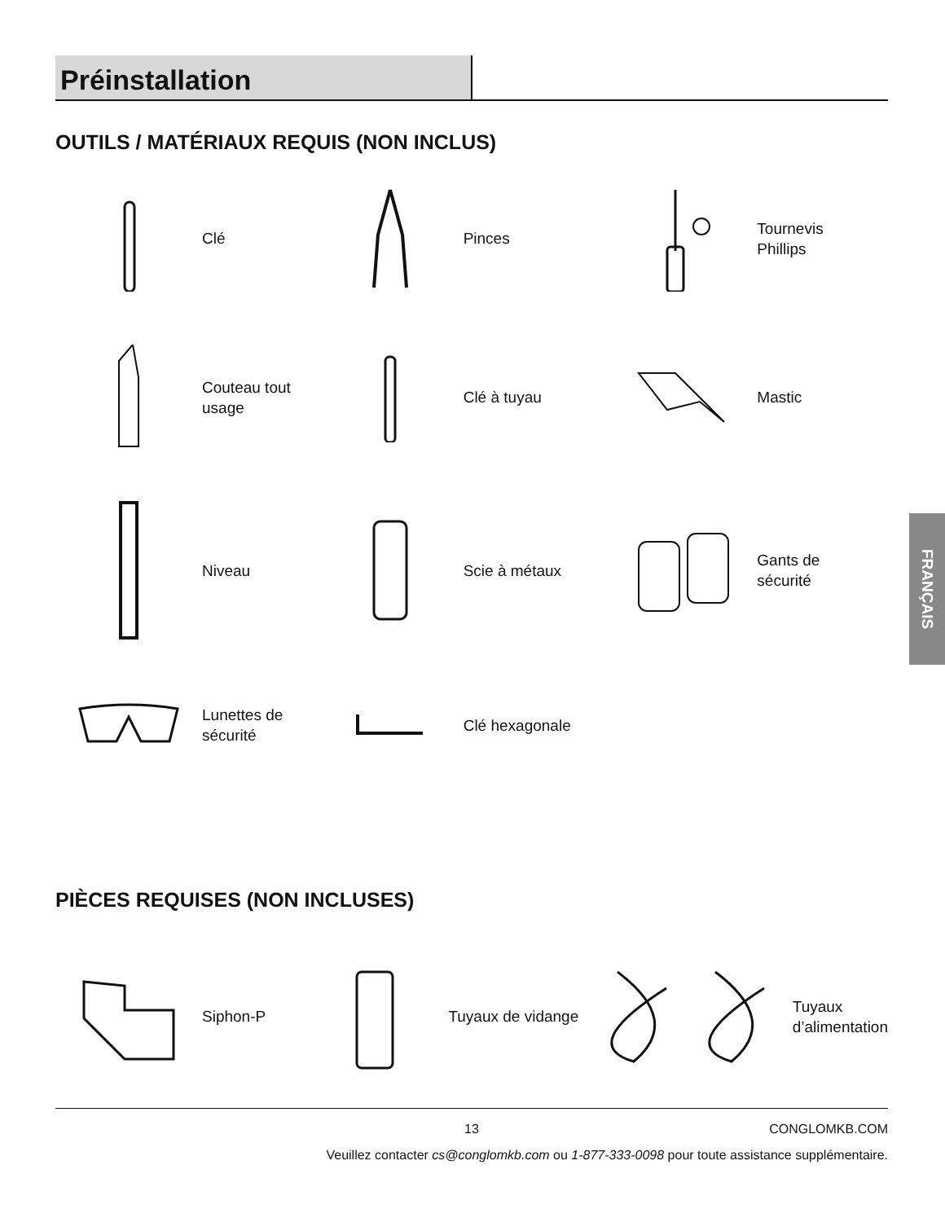Préinstallation
OUTILS / MATÉRIAUX REQUIS (NON INCLUS)
Clé
Pinces
Tournevis
Phillips
Couteau tout
usage
Clé à tuyau
Mastic
Niveau
Scie à métaux
Gants de
sécurité
Lunettes de
sécurité
Clé hexagonale
FRANÇAIS
PIÈCES REQUISES (NON INCLUSES)
Siphon-P
Tuyaux de vidange
Tuyaux
d’alimentation
13 CONGLOMKB.COM
Veuillez contacter cs@conglomkb.com ou 1-877-333-0098 pour toute assistance supplémentaire.